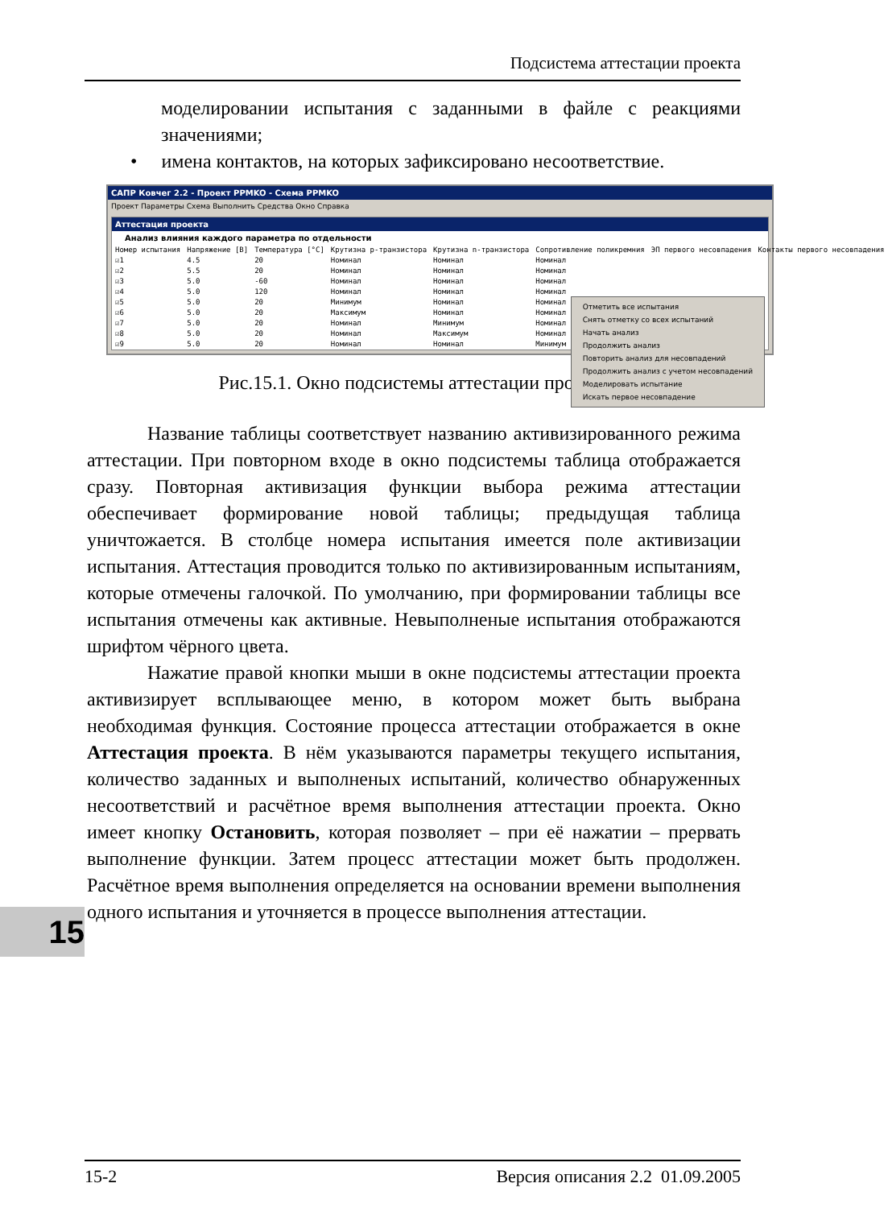Подсистема аттестации проекта
моделировании испытания с заданными в файле с реакциями значениями;
• имена контактов, на которых зафиксировано несоответствие.
САПР Ковчег 2.2 - Проект PPMKO - Схема PPMKO
Проект Параметры Схема Выполнить Средства Окно Справка
Аттестация проекта
Анализ влияния каждого параметра по отдельности
| Номер испытания | Напряжение [В] | Температура [°С] | Крутизна p-транзистора | Крутизна n-транзистора | Сопротивление поликремния | ЭП первого несовпадения | Контакты первого несовпадения |
| --- | --- | --- | --- | --- | --- | --- | --- |
| ☑1 | 4.5 | 20 | Номинал | Номинал | Номинал | | |
| ☑2 | 5.5 | 20 | Номинал | Номинал | Номинал | | |
| ☑3 | 5.0 | -60 | Номинал | Номинал | Номинал | | |
| ☑4 | 5.0 | 120 | Номинал | Номинал | Номинал | | |
| ☑5 | 5.0 | 20 | Минимум | Номинал | Номинал | | |
| ☑6 | 5.0 | 20 | Максимум | Номинал | Номинал | | |
| ☑7 | 5.0 | 20 | Номинал | Минимум | Номинал | | |
| ☑8 | 5.0 | 20 | Номинал | Максимум | Номинал | | |
| ☑9 | 5.0 | 20 | Номинал | Номинал | Минимум | | |
Отметить все испытания
Снять отметку со всех испытаний
Начать анализ
Продолжить анализ
Повторить анализ для несовпадений
Продолжить анализ с учетом несовпадений
Моделировать испытание
Искать первое несовпадение
Рис.15.1. Окно подсистемы аттестации проекта
Название таблицы соответствует названию активизированного режима аттестации. При повторном входе в окно подсистемы таблица отображается сразу. Повторная активизация функции выбора режима аттестации обеспечивает формирование новой таблицы; предыдущая таблица уничтожается. В столбце номера испытания имеется поле активизации испытания. Аттестация проводится только по активизированным испытаниям, которые отмечены галочкой. По умолчанию, при формировании таблицы все испытания отмечены как активные. Невыполненые испытания отображаются шрифтом чёрного цвета.
Нажатие правой кнопки мыши в окне подсистемы аттестации проекта активизирует всплывающее меню, в котором может быть выбрана необходимая функция. Состояние процесса аттестации отображается в окне Аттестация проекта. В нём указываются параметры текущего испытания, количество заданных и выполненых испытаний, количество обнаруженных несоответствий и расчётное время выполнения аттестации проекта. Окно имеет кнопку Остановить, которая позволяет – при её нажатии – прервать выполнение функции. Затем процесс аттестации может быть продолжен. Расчётное время выполнения определяется на основании времени выполнения одного испытания и уточняется в процессе выполнения аттестации.
15
15-2 Версия описания 2.2 01.09.2005